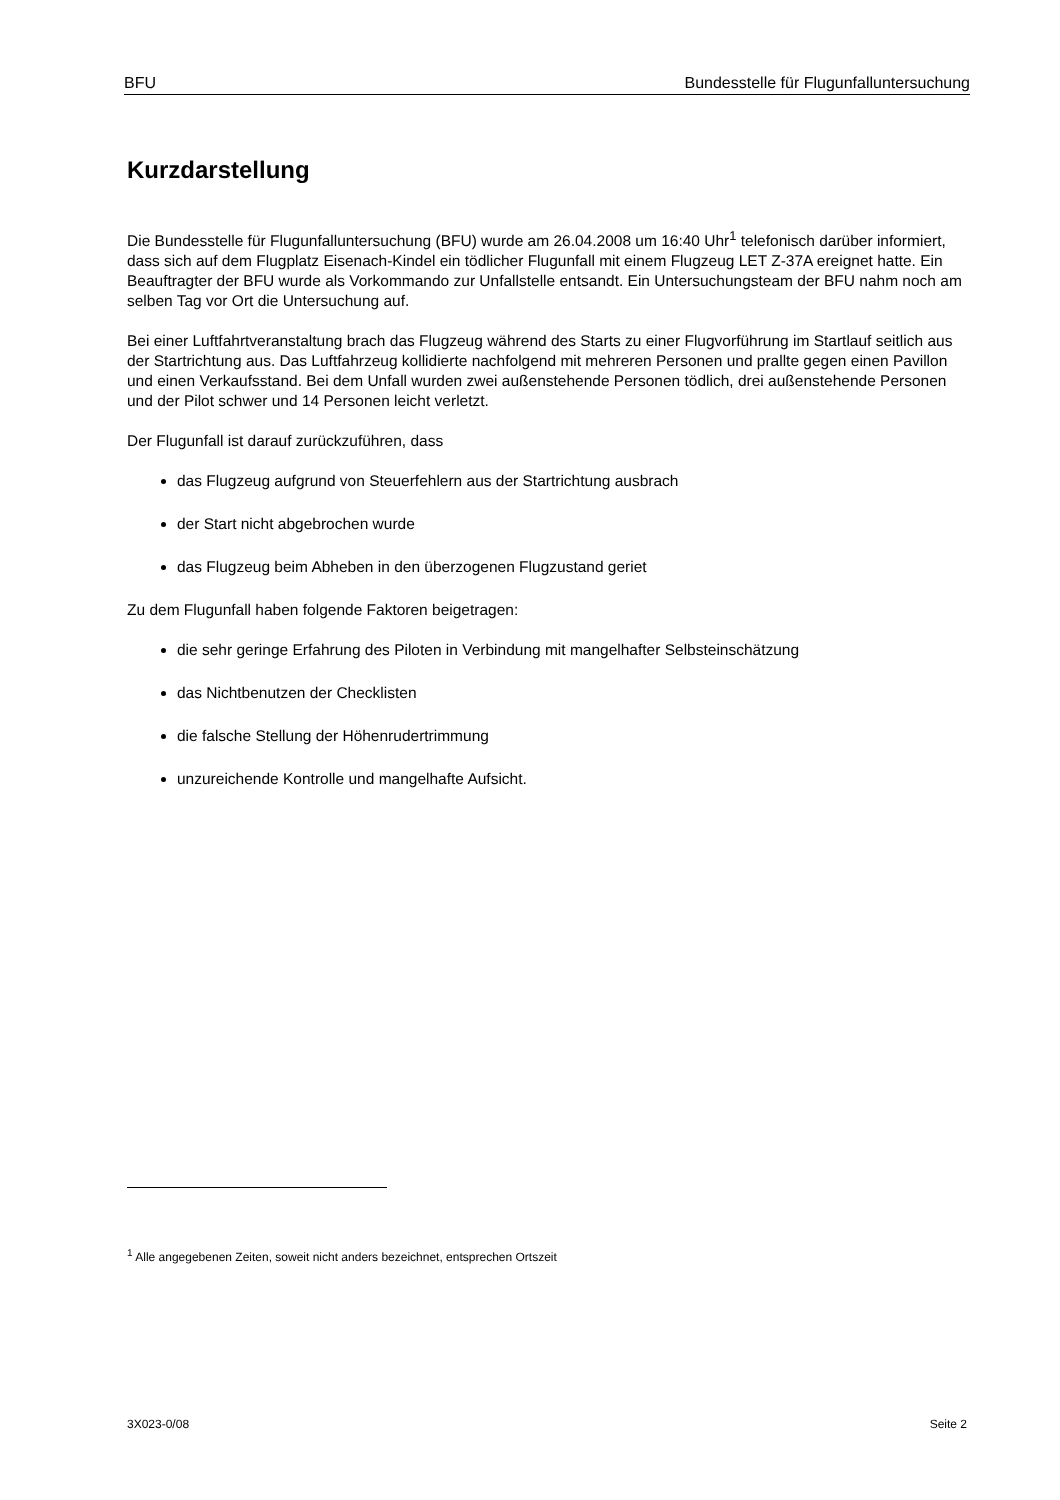BFU Bundesstelle für Flugunfalluntersuchung
Kurzdarstellung
Die Bundesstelle für Flugunfalluntersuchung (BFU) wurde am 26.04.2008 um 16:40 Uhr<sup>1</sup> telefonisch darüber informiert, dass sich auf dem Flugplatz Eisenach-Kindel ein tödlicher Flugunfall mit einem Flugzeug LET Z-37A ereignet hatte. Ein Beauftragter der BFU wurde als Vorkommando zur Unfallstelle entsandt. Ein Untersuchungsteam der BFU nahm noch am selben Tag vor Ort die Untersuchung auf.
Bei einer Luftfahrtveranstaltung brach das Flugzeug während des Starts zu einer Flugvorführung im Startlauf seitlich aus der Startrichtung aus. Das Luftfahrzeug kollidierte nachfolgend mit mehreren Personen und prallte gegen einen Pavillon und einen Verkaufsstand. Bei dem Unfall wurden zwei außenstehende Personen tödlich, drei außenstehende Personen und der Pilot schwer und 14 Personen leicht verletzt.
Der Flugunfall ist darauf zurückzuführen, dass
das Flugzeug aufgrund von Steuerfehlern aus der Startrichtung ausbrach
der Start nicht abgebrochen wurde
das Flugzeug beim Abheben in den überzogenen Flugzustand geriet
Zu dem Flugunfall haben folgende Faktoren beigetragen:
die sehr geringe Erfahrung des Piloten in Verbindung mit mangelhafter Selbsteinschätzung
das Nichtbenutzen der Checklisten
die falsche Stellung der Höhenrudertrimmung
unzureichende Kontrolle und mangelhafte Aufsicht.
<sup>1</sup> Alle angegebenen Zeiten, soweit nicht anders bezeichnet, entsprechen Ortszeit
3X023-0/08 Seite 2